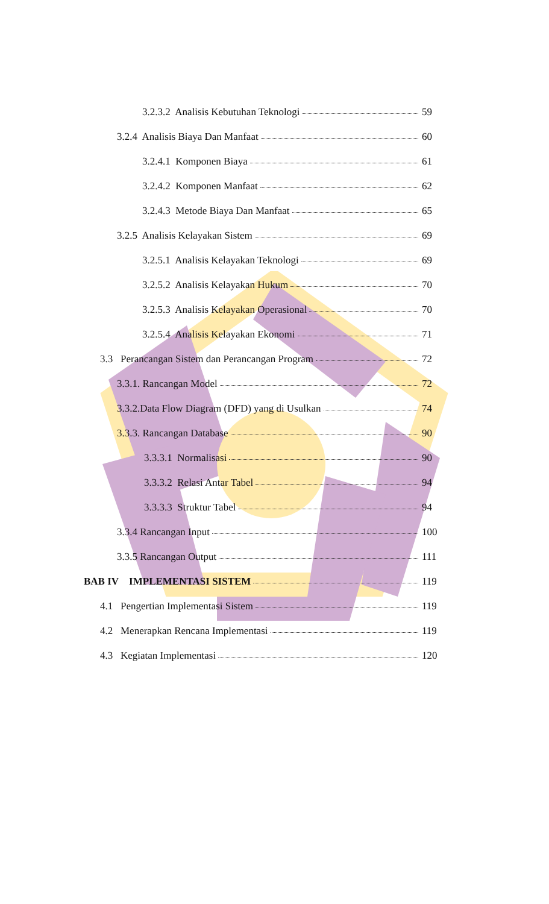3.2.3.2 Analisis Kebutuhan Teknologi 59
3.2.4 Analisis Biaya Dan Manfaat 60
3.2.4.1 Komponen Biaya 61
3.2.4.2 Komponen Manfaat 62
3.2.4.3 Metode Biaya Dan Manfaat 65
3.2.5 Analisis Kelayakan Sistem 69
3.2.5.1 Analisis Kelayakan Teknologi 69
3.2.5.2 Analisis Kelayakan Hukum 70
3.2.5.3 Analisis Kelayakan Operasional 70
3.2.5.4 Analisis Kelayakan Ekonomi 71
3.3 Perancangan Sistem dan Perancangan Program 72
3.3.1. Rancangan Model 72
3.3.2.Data Flow Diagram (DFD) yang di Usulkan 74
3.3.3. Rancangan Database 90
3.3.3.1 Normalisasi 90
3.3.3.2 Relasi Antar Tabel 94
3.3.3.3 Struktur Tabel 94
3.3.4 Rancangan Input 100
3.3.5 Rancangan Output 111
BAB IV IMPLEMENTASI SISTEM 119
4.1 Pengertian Implementasi Sistem 119
4.2 Menerapkan Rencana Implementasi 119
4.3 Kegiatan Implementasi 120